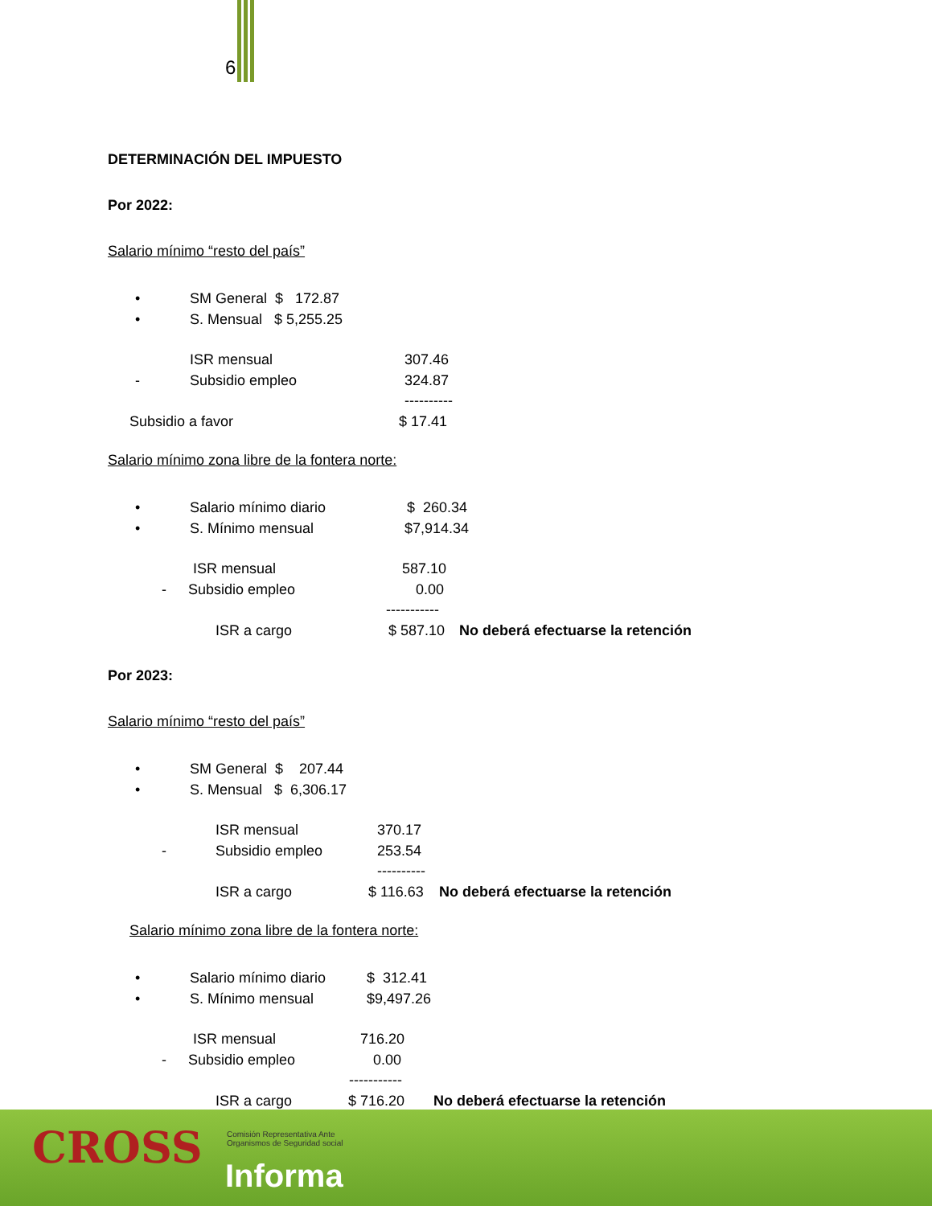6
DETERMINACIÓN DEL IMPUESTO
Por 2022:
Salario mínimo “resto del país”
• SM General $ 172.87
• S. Mensual $ 5,255.25
ISR mensual 307.46
- Subsidio empleo 324.87
----------
Subsidio a favor $ 17.41
Salario mínimo zona libre de la fontera norte:
• Salario mínimo diario $ 260.34
• S. Mínimo mensual $7,914.34
ISR mensual 587.10
- Subsidio empleo 0.00
-----------
ISR a cargo $ 587.10 No deberá efectuarse la retención
Por 2023:
Salario mínimo “resto del país”
• SM General $ 207.44
• S. Mensual $ 6,306.17
ISR mensual 370.17
- Subsidio empleo 253.54
----------
ISR a cargo $ 116.63 No deberá efectuarse la retención
Salario mínimo zona libre de la fontera norte:
• Salario mínimo diario $ 312.41
• S. Mínimo mensual $9,497.26
ISR mensual 716.20
- Subsidio empleo 0.00
-----------
ISR a cargo $ 716.20 No deberá efectuarse la retención
CROSS
Comisión Representativa Ante
Organismos de Seguridad social
Informa